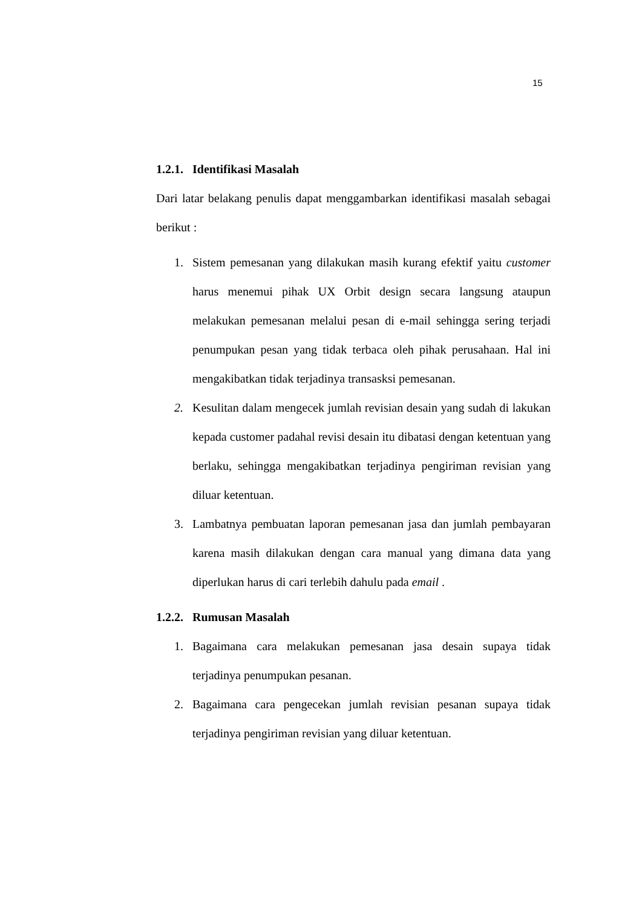15
1.2.1. Identifikasi Masalah
Dari latar belakang penulis dapat menggambarkan identifikasi masalah sebagai berikut :
1. Sistem pemesanan yang dilakukan masih kurang efektif yaitu customer harus menemui pihak UX Orbit design secara langsung ataupun melakukan pemesanan melalui pesan di e-mail sehingga sering terjadi penumpukan pesan yang tidak terbaca oleh pihak perusahaan. Hal ini mengakibatkan tidak terjadinya transasksi pemesanan.
2. Kesulitan dalam mengecek jumlah revisian desain yang sudah di lakukan kepada customer padahal revisi desain itu dibatasi dengan ketentuan yang berlaku, sehingga mengakibatkan terjadinya pengiriman revisian yang diluar ketentuan.
3. Lambatnya pembuatan laporan pemesanan jasa dan jumlah pembayaran karena masih dilakukan dengan cara manual yang dimana data yang diperlukan harus di cari terlebih dahulu pada email .
1.2.2. Rumusan Masalah
1. Bagaimana cara melakukan pemesanan jasa desain supaya tidak terjadinya penumpukan pesanan.
2. Bagaimana cara pengecekan jumlah revisian pesanan supaya tidak terjadinya pengiriman revisian yang diluar ketentuan.